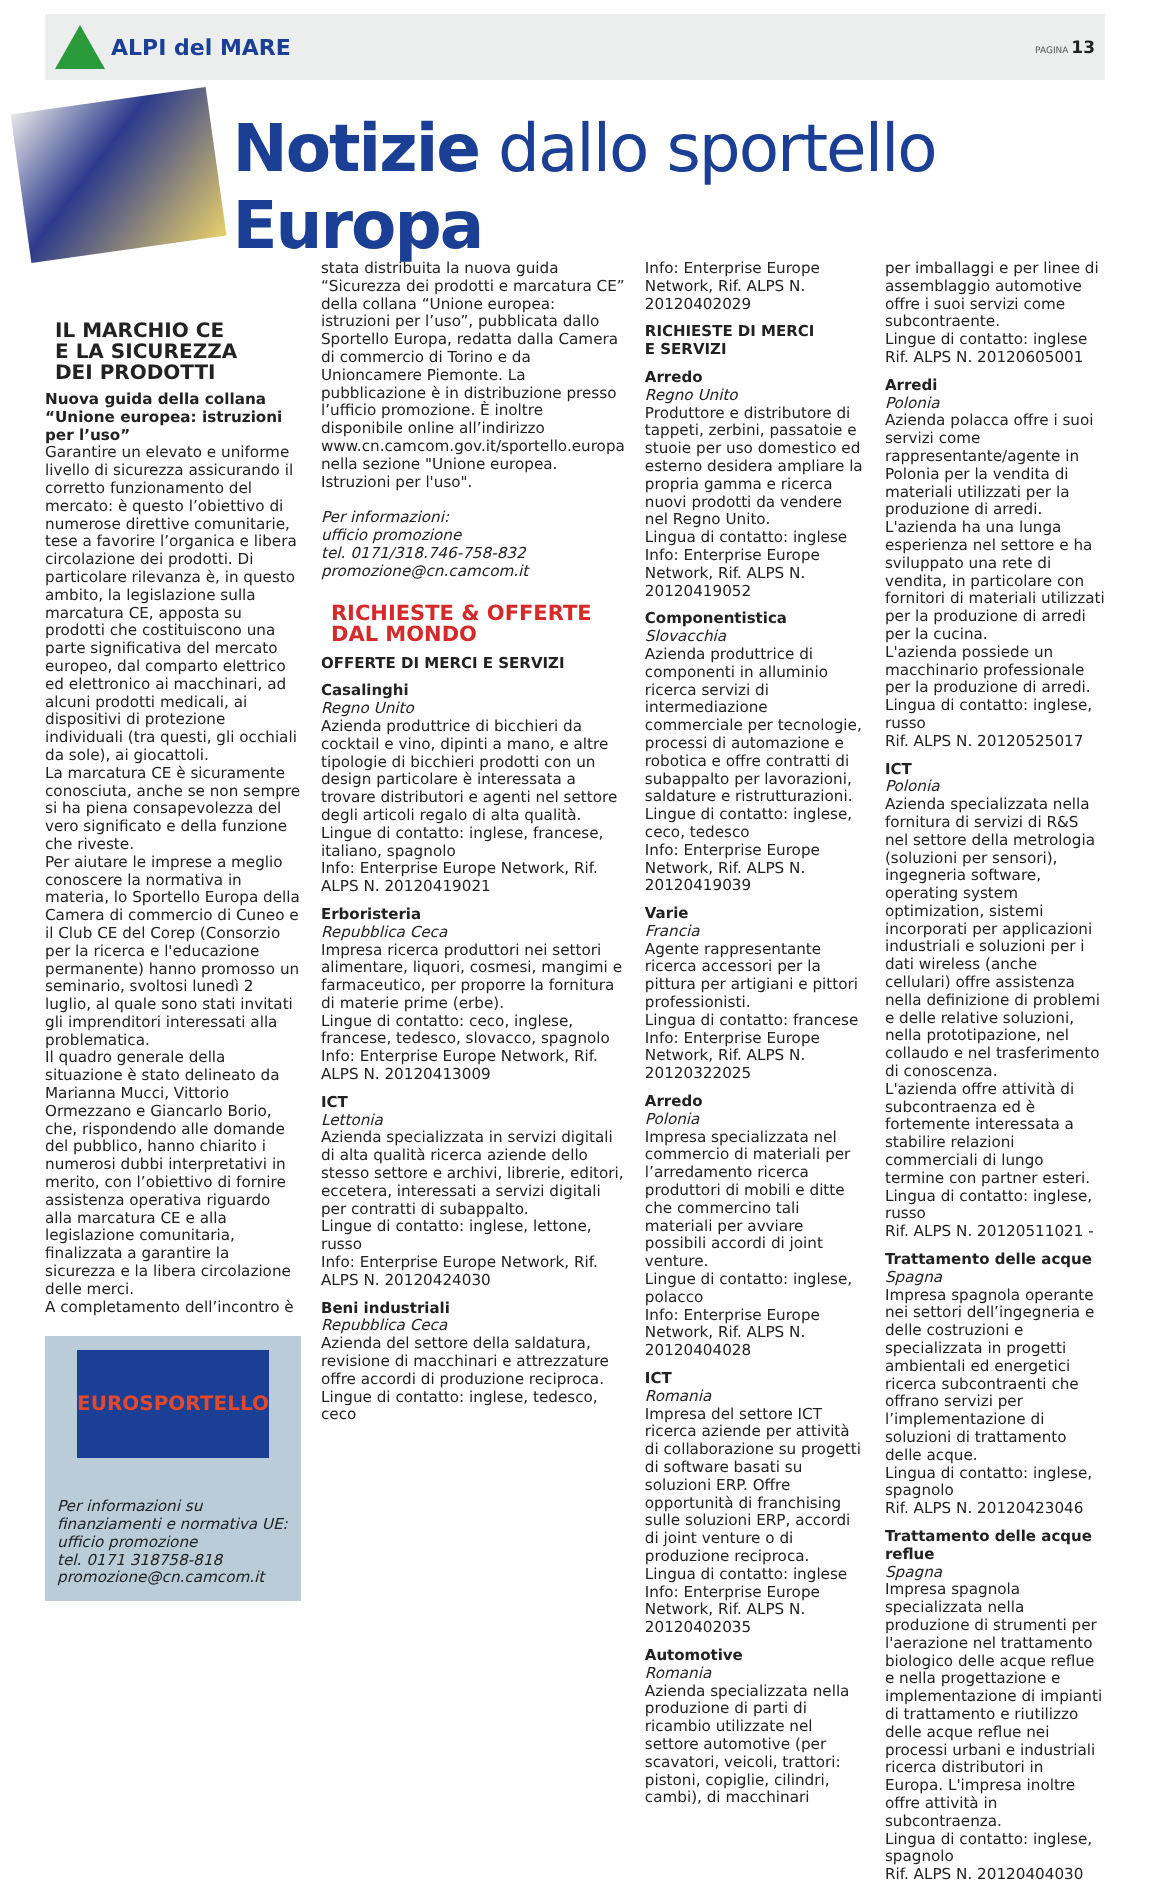ALPI del MARE
PAGINA 13
Notizie dallo sportello Europa
IL MARCHIO CE
E LA SICUREZZA
DEI PRODOTTI
Nuova guida della collana “Unione europea: istruzioni per l’uso”
Garantire un elevato e uniforme livello di sicurezza assicurando il corretto funzionamento del mercato: è questo l’obiettivo di numerose direttive comunitarie, tese a favorire l’organica e libera circolazione dei prodotti. Di particolare rilevanza è, in questo ambito, la legislazione sulla marcatura CE, apposta su prodotti che costituiscono una parte significativa del mercato europeo, dal comparto elettrico ed elettronico ai macchinari, ad alcuni prodotti medicali, ai dispositivi di protezione individuali (tra questi, gli occhiali da sole), ai giocattoli.
La marcatura CE è sicuramente conosciuta, anche se non sempre si ha piena consapevolezza del vero significato e della funzione che riveste.
Per aiutare le imprese a meglio conoscere la normativa in materia, lo Sportello Europa della Camera di commercio di Cuneo e il Club CE del Corep (Consorzio per la ricerca e l'educazione permanente) hanno promosso un seminario, svoltosi lunedì 2 luglio, al quale sono stati invitati gli imprenditori interessati alla problematica.
Il quadro generale della situazione è stato delineato da Marianna Mucci, Vittorio Ormezzano e Giancarlo Borio, che, rispondendo alle domande del pubblico, hanno chiarito i numerosi dubbi interpretativi in merito, con l’obiettivo di fornire assistenza operativa riguardo alla marcatura CE e alla legislazione comunitaria, finalizzata a garantire la sicurezza e la libera circolazione delle merci.
A completamento dell’incontro è
EUROSPORTELLO
Per informazioni su finanziamenti e normativa UE:
ufficio promozione
tel. 0171 318758-818
promozione@cn.camcom.it
stata distribuita la nuova guida “Sicurezza dei prodotti e marcatura CE” della collana “Unione europea: istruzioni per l’uso”, pubblicata dallo Sportello Europa, redatta dalla Camera di commercio di Torino e da Unioncamere Piemonte. La pubblicazione è in distribuzione presso l’ufficio promozione. È inoltre disponibile online all’indirizzo www.cn.camcom.gov.it/sportello.europa nella sezione "Unione europea. Istruzioni per l'uso".
Per informazioni:
ufficio promozione
tel. 0171/318.746-758-832
promozione@cn.camcom.it
RICHIESTE & OFFERTE
DAL MONDO
OFFERTE DI MERCI E SERVIZI
Casalinghi
Regno Unito
Azienda produttrice di bicchieri da cocktail e vino, dipinti a mano, e altre tipologie di bicchieri prodotti con un design particolare è interessata a trovare distributori e agenti nel settore degli articoli regalo di alta qualità.
Lingue di contatto: inglese, francese, italiano, spagnolo
Info: Enterprise Europe Network, Rif. ALPS N. 20120419021
Erboristeria
Repubblica Ceca
Impresa ricerca produttori nei settori alimentare, liquori, cosmesi, mangimi e farmaceutico, per proporre la fornitura di materie prime (erbe).
Lingue di contatto: ceco, inglese, francese, tedesco, slovacco, spagnolo
Info: Enterprise Europe Network, Rif. ALPS N. 20120413009
ICT
Lettonia
Azienda specializzata in servizi digitali di alta qualità ricerca aziende dello stesso settore e archivi, librerie, editori, eccetera, interessati a servizi digitali per contratti di subappalto.
Lingue di contatto: inglese, lettone, russo
Info: Enterprise Europe Network, Rif. ALPS N. 20120424030
Beni industriali
Repubblica Ceca
Azienda del settore della saldatura, revisione di macchinari e attrezzature offre accordi di produzione reciproca.
Lingue di contatto: inglese, tedesco, ceco
Info: Enterprise Europe Network, Rif. ALPS N. 20120402029
RICHIESTE DI MERCI
E SERVIZI
Arredo
Regno Unito
Produttore e distributore di tappeti, zerbini, passatoie e stuoie per uso domestico ed esterno desidera ampliare la propria gamma e ricerca nuovi prodotti da vendere nel Regno Unito.
Lingua di contatto: inglese
Info: Enterprise Europe Network, Rif. ALPS N. 20120419052
Componentistica
Slovacchia
Azienda produttrice di componenti in alluminio ricerca servizi di intermediazione commerciale per tecnologie, processi di automazione e robotica e offre contratti di subappalto per lavorazioni, saldature e ristrutturazioni.
Lingue di contatto: inglese, ceco, tedesco
Info: Enterprise Europe Network, Rif. ALPS N. 20120419039
Varie
Francia
Agente rappresentante ricerca accessori per la pittura per artigiani e pittori professionisti.
Lingua di contatto: francese
Info: Enterprise Europe Network, Rif. ALPS N. 20120322025
Arredo
Polonia
Impresa specializzata nel commercio di materiali per l’arredamento ricerca produttori di mobili e ditte che commercino tali materiali per avviare possibili accordi di joint venture.
Lingue di contatto: inglese, polacco
Info: Enterprise Europe Network, Rif. ALPS N. 20120404028
ICT
Romania
Impresa del settore ICT ricerca aziende per attività di collaborazione su progetti di software basati su soluzioni ERP. Offre opportunità di franchising sulle soluzioni ERP, accordi di joint venture o di produzione reciproca.
Lingua di contatto: inglese
Info: Enterprise Europe Network, Rif. ALPS N. 20120402035
Automotive
Romania
Azienda specializzata nella produzione di parti di ricambio utilizzate nel settore automotive (per scavatori, veicoli, trattori: pistoni, copiglie, cilindri, cambi), di macchinari
per imballaggi e per linee di assemblaggio automotive offre i suoi servizi come subcontraente.
Lingue di contatto: inglese
Rif. ALPS N. 20120605001
Arredi
Polonia
Azienda polacca offre i suoi servizi come rappresentante/agente in Polonia per la vendita di materiali utilizzati per la produzione di arredi. L'azienda ha una lunga esperienza nel settore e ha sviluppato una rete di vendita, in particolare con fornitori di materiali utilizzati per la produzione di arredi per la cucina.
L'azienda possiede un macchinario professionale per la produzione di arredi.
Lingua di contatto: inglese, russo
Rif. ALPS N. 20120525017
ICT
Polonia
Azienda specializzata nella fornitura di servizi di R&S nel settore della metrologia (soluzioni per sensori), ingegneria software, operating system optimization, sistemi incorporati per applicazioni industriali e soluzioni per i dati wireless (anche cellulari) offre assistenza nella definizione di problemi e delle relative soluzioni, nella prototipazione, nel collaudo e nel trasferimento di conoscenza.
L'azienda offre attività di subcontraenza ed è fortemente interessata a stabilire relazioni commerciali di lungo termine con partner esteri.
Lingua di contatto: inglese, russo
Rif. ALPS N. 20120511021 -
Trattamento delle acque
Spagna
Impresa spagnola operante nei settori dell’ingegneria e delle costruzioni e specializzata in progetti ambientali ed energetici ricerca subcontraenti che offrano servizi per l’implementazione di soluzioni di trattamento delle acque.
Lingua di contatto: inglese, spagnolo
Rif. ALPS N. 20120423046
Trattamento delle acque reflue
Spagna
Impresa spagnola specializzata nella produzione di strumenti per l'aerazione nel trattamento biologico delle acque reflue e nella progettazione e implementazione di impianti di trattamento e riutilizzo delle acque reflue nei processi urbani e industriali ricerca distributori in Europa. L'impresa inoltre offre attività in subcontraenza.
Lingua di contatto: inglese, spagnolo
Rif. ALPS N. 20120404030